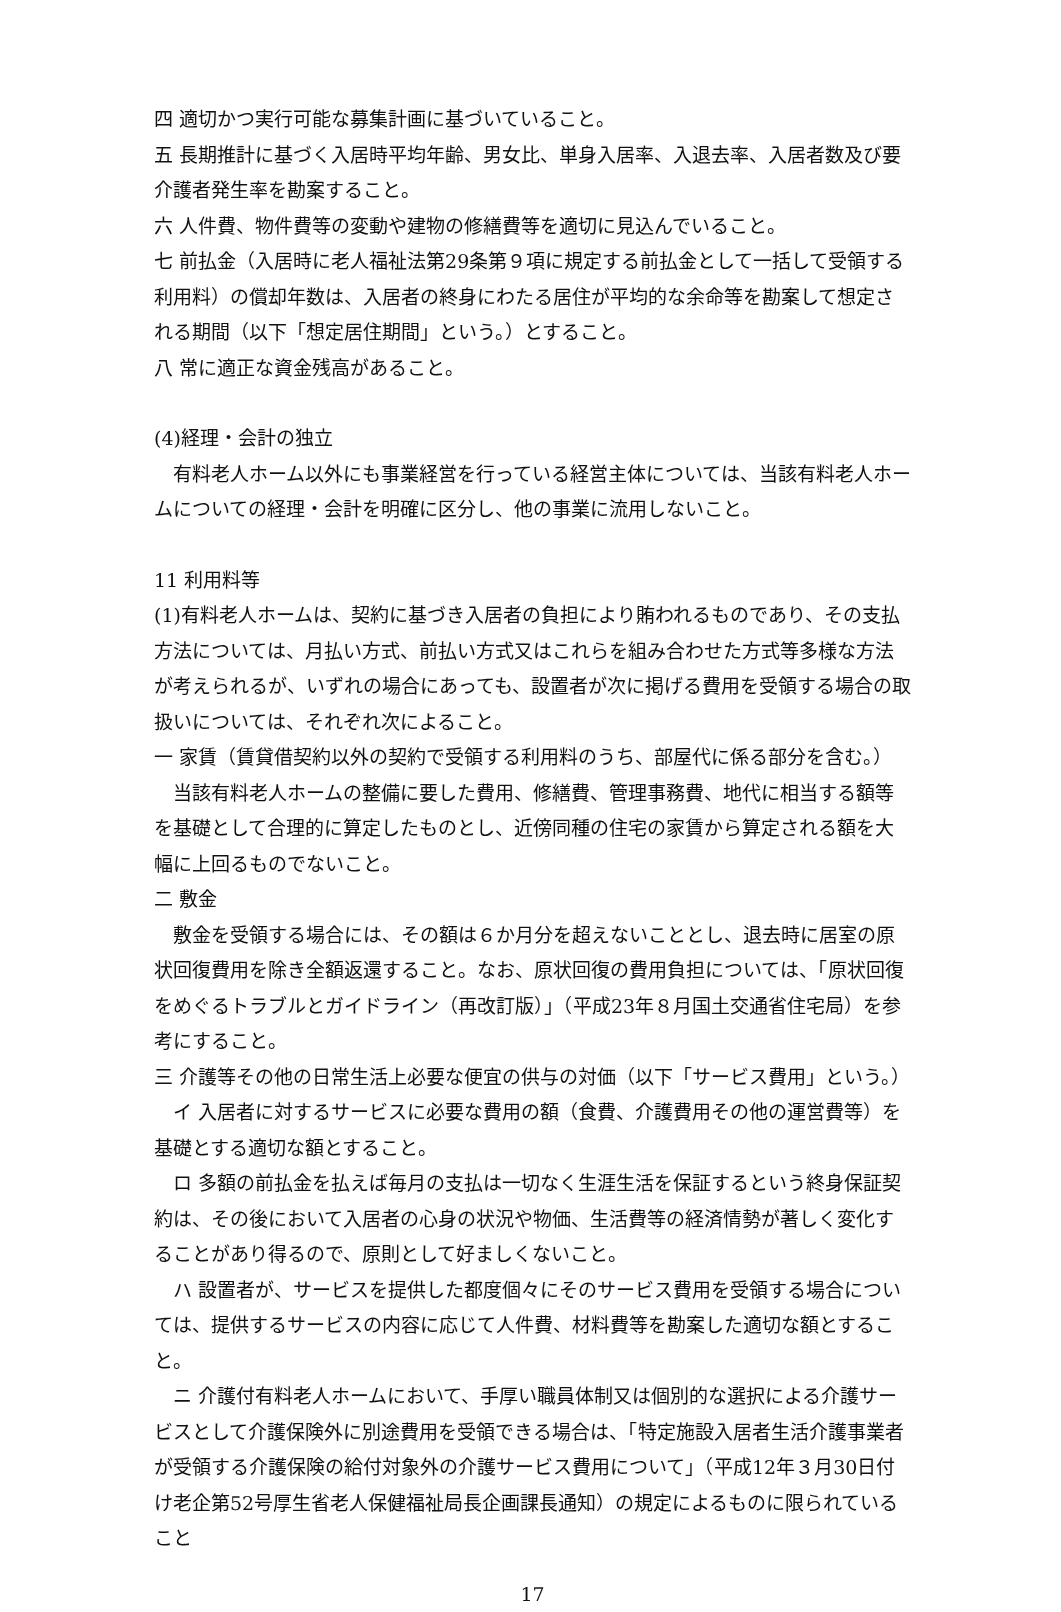四 適切かつ実行可能な募集計画に基づいていること。
五 長期推計に基づく入居時平均年齢、男女比、単身入居率、入退去率、入居者数及び要介護者発生率を勘案すること。
六 人件費、物件費等の変動や建物の修繕費等を適切に見込んでいること。
七 前払金（入居時に老人福祉法第29条第９項に規定する前払金として一括して受領する利用料）の償却年数は、入居者の終身にわたる居住が平均的な余命等を勘案して想定される期間（以下「想定居住期間」という。）とすること。
八 常に適正な資金残高があること。
(4)経理・会計の独立
　有料老人ホーム以外にも事業経営を行っている経営主体については、当該有料老人ホームについての経理・会計を明確に区分し、他の事業に流用しないこと。
11 利用料等
(1)有料老人ホームは、契約に基づき入居者の負担により賄われるものであり、その支払方法については、月払い方式、前払い方式又はこれらを組み合わせた方式等多様な方法が考えられるが、いずれの場合にあっても、設置者が次に掲げる費用を受領する場合の取扱いについては、それぞれ次によること。
一 家賃（賃貸借契約以外の契約で受領する利用料のうち、部屋代に係る部分を含む。）
　当該有料老人ホームの整備に要した費用、修繕費、管理事務費、地代に相当する額等を基礎として合理的に算定したものとし、近傍同種の住宅の家賃から算定される額を大幅に上回るものでないこと。
二 敷金
　敷金を受領する場合には、その額は６か月分を超えないこととし、退去時に居室の原状回復費用を除き全額返還すること。なお、原状回復の費用負担については、「原状回復をめぐるトラブルとガイドライン（再改訂版）」（平成23年８月国土交通省住宅局）を参考にすること。
三 介護等その他の日常生活上必要な便宜の供与の対価（以下「サービス費用」という。）
　イ 入居者に対するサービスに必要な費用の額（食費、介護費用その他の運営費等）を基礎とする適切な額とすること。
　ロ 多額の前払金を払えば毎月の支払は一切なく生涯生活を保証するという終身保証契約は、その後において入居者の心身の状況や物価、生活費等の経済情勢が著しく変化することがあり得るので、原則として好ましくないこと。
　ハ 設置者が、サービスを提供した都度個々にそのサービス費用を受領する場合については、提供するサービスの内容に応じて人件費、材料費等を勘案した適切な額とすること。
　ニ 介護付有料老人ホームにおいて、手厚い職員体制又は個別的な選択による介護サービスとして介護保険外に別途費用を受領できる場合は、「特定施設入居者生活介護事業者が受領する介護保険の給付対象外の介護サービス費用について」（平成12年３月30日付け老企第52号厚生省老人保健福祉局長企画課長通知）の規定によるものに限られていること
17